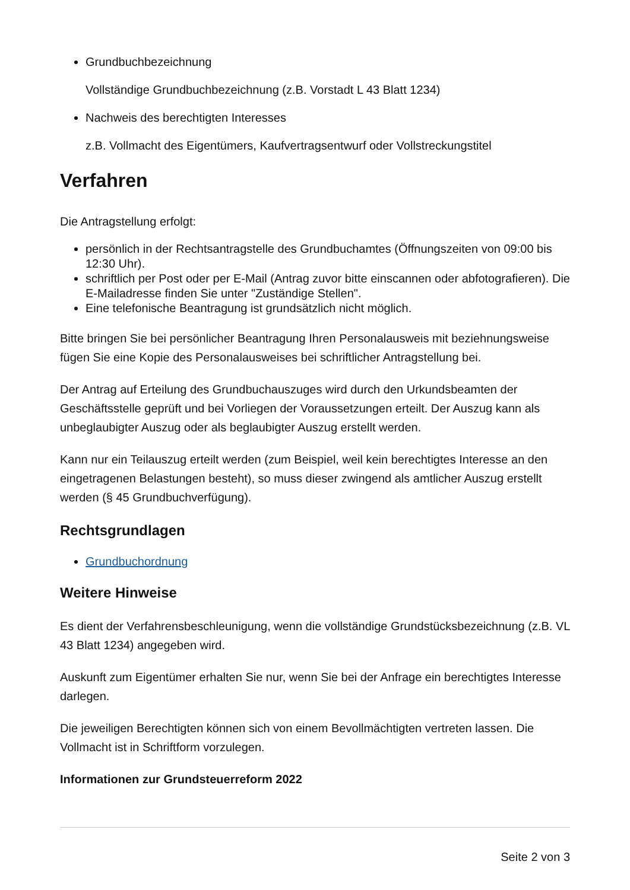Grundbuchbezeichnung
Vollständige Grundbuchbezeichnung (z.B. Vorstadt L 43 Blatt 1234)
Nachweis des berechtigten Interesses
z.B. Vollmacht des Eigentümers, Kaufvertragsentwurf oder Vollstreckungstitel
Verfahren
Die Antragstellung erfolgt:
persönlich in der Rechtsantragstelle des Grundbuchamtes (Öffnungszeiten von 09:00 bis 12:30 Uhr).
schriftlich per Post oder per E-Mail (Antrag zuvor bitte einscannen oder abfotografieren). Die E-Mailadresse finden Sie unter "Zuständige Stellen".
Eine telefonische Beantragung ist grundsätzlich nicht möglich.
Bitte bringen Sie bei persönlicher Beantragung Ihren Personalausweis mit beziehnungsweise fügen Sie eine Kopie des Personalausweises bei schriftlicher Antragstellung bei.
Der Antrag auf Erteilung des Grundbuchauszuges wird durch den Urkundsbeamten der Geschäftsstelle geprüft und bei Vorliegen der Voraussetzungen erteilt. Der Auszug kann als unbeglaubigter Auszug oder als beglaubigter Auszug erstellt werden.
Kann nur ein Teilauszug erteilt werden (zum Beispiel, weil kein berechtigtes Interesse an den eingetragenen Belastungen besteht), so muss dieser zwingend als amtlicher Auszug erstellt werden (§ 45 Grundbuchverfügung).
Rechtsgrundlagen
Grundbuchordnung
Weitere Hinweise
Es dient der Verfahrensbeschleunigung, wenn die vollständige Grundstücksbezeichnung (z.B. VL 43 Blatt 1234) angegeben wird.
Auskunft zum Eigentümer erhalten Sie nur, wenn Sie bei der Anfrage ein berechtigtes Interesse darlegen.
Die jeweiligen Berechtigten können sich von einem Bevollmächtigten vertreten lassen. Die Vollmacht ist in Schriftform vorzulegen.
Informationen zur Grundsteuerreform 2022
Seite 2 von 3